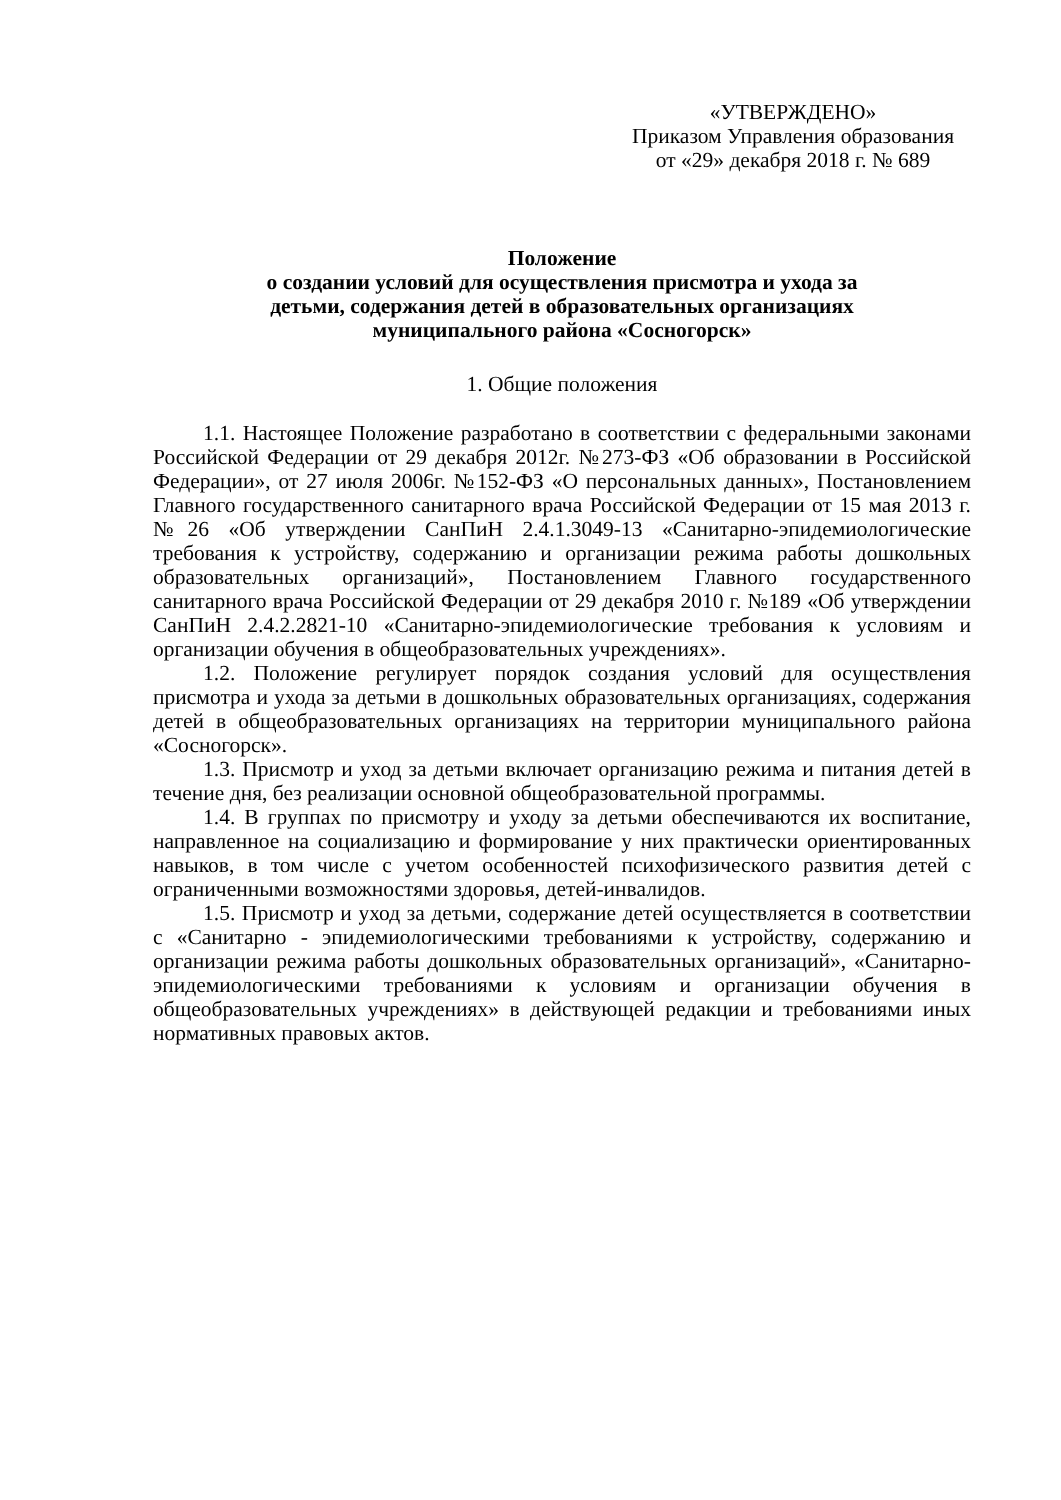«УТВЕРЖДЕНО»
Приказом Управления образования
от «29» декабря 2018 г. № 689
Положение
о создании условий для осуществления присмотра и ухода за
детьми, содержания детей в образовательных организациях
муниципального района «Сосногорск»
1. Общие положения
1.1. Настоящее Положение разработано в соответствии с федеральными законами Российской Федерации от 29 декабря 2012г. №273-ФЗ «Об образовании в Российской Федерации», от 27 июля 2006г. №152-ФЗ «О персональных данных», Постановлением Главного государственного санитарного врача Российской Федерации от 15 мая 2013 г. №26 «Об утверждении СанПиН 2.4.1.3049-13 «Санитарно-эпидемиологические требования к устройству, содержанию и организации режима работы дошкольных образовательных организаций», Постановлением Главного государственного санитарного врача Российской Федерации от 29 декабря 2010 г. №189 «Об утверждении СанПиН 2.4.2.2821-10 «Санитарно-эпидемиологические требования к условиям и организации обучения в общеобразовательных учреждениях».
1.2. Положение регулирует порядок создания условий для осуществления присмотра и ухода за детьми в дошкольных образовательных организациях, содержания детей в общеобразовательных организациях на территории муниципального района «Сосногорск».
1.3. Присмотр и уход за детьми включает организацию режима и питания детей в течение дня, без реализации основной общеобразовательной программы.
1.4. В группах по присмотру и уходу за детьми обеспечиваются их воспитание, направленное на социализацию и формирование у них практически ориентированных навыков, в том числе с учетом особенностей психофизического развития детей с ограниченными возможностями здоровья, детей-инвалидов.
1.5. Присмотр и уход за детьми, содержание детей осуществляется в соответствии с «Санитарно - эпидемиологическими требованиями к устройству, содержанию и организации режима работы дошкольных образовательных организаций», «Санитарно-эпидемиологическими требованиями к условиям и организации обучения в общеобразовательных учреждениях» в действующей редакции и требованиями иных нормативных правовых актов.